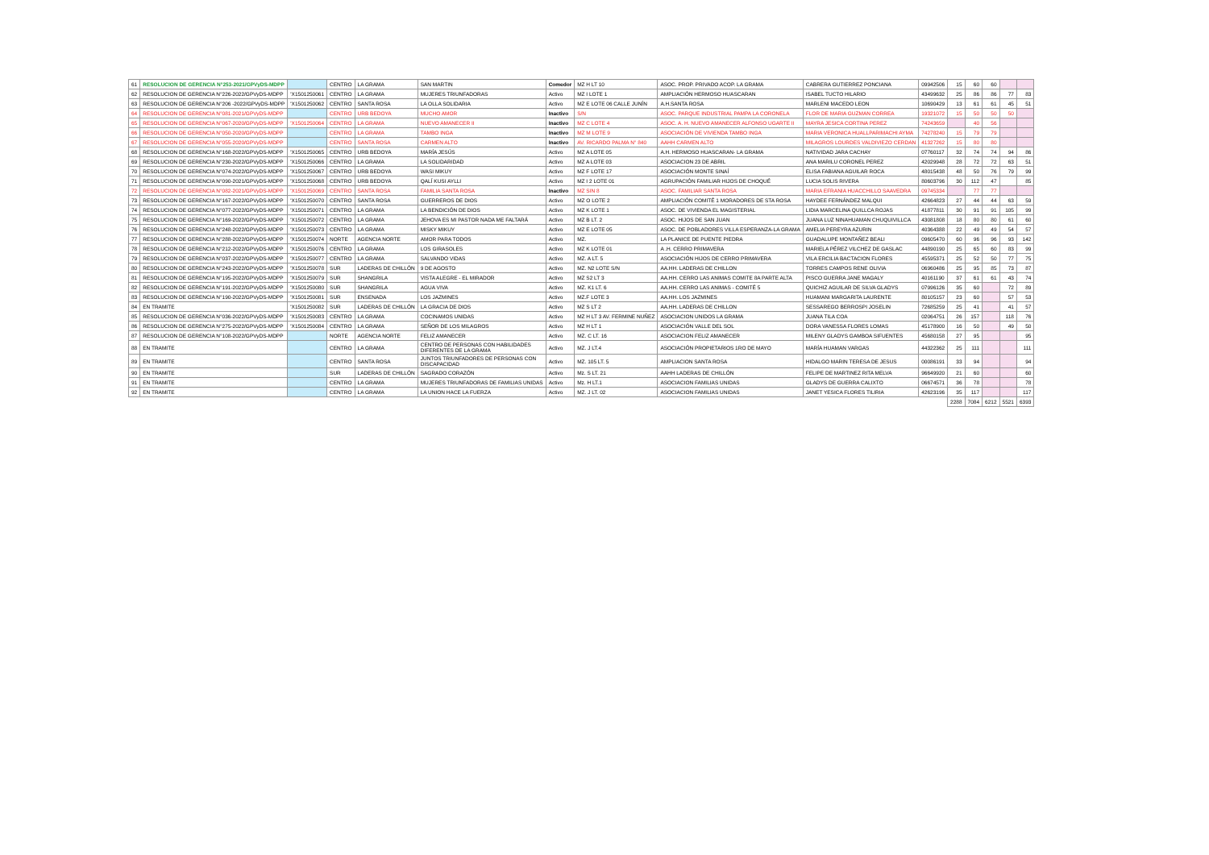| 61 | RESOLUCION DE GERENCIA N°253-2021/GPVyDS-MDPP | | CENTRO | LA GRAMA | SAN MARTIN | Comedor | MZ H LT 10 | ASOC. PROP. PRIVADO ACOP. LA GRAMA | CABRERA GUTIERREZ PONCIANA | 09942506 | 15 | 60 | 60 | | |
| 62 | RESOLUCION DE GERENCIA N°226-2022/GPVyDS-MDPP | 'X1501250061 | CENTRO | LA GRAMA | MUJERES TRIUNFADORAS | Activo | MZ I LOTE 1 | AMPLIACIÓN HERMOSO HUASCARAN | ISABEL TUCTO HILARIO | 43499632 | 25 | 86 | 86 | 77 | 83 |
| 63 | RESOLUCION DE GERENCIA N°206 -2022/GPVyDS-MDPP | 'X1501250062 | CENTRO | SANTA ROSA | LA OLLA SOLIDARIA | Activo | MZ E LOTE 06 CALLE JUNÍN | A.H.SANTA ROSA | MARLENI MACEDO LEON | 10690429 | 13 | 61 | 61 | 45 | 51 |
| 64 | RESOLUCION DE GERENCIA N°081-2021/GPVyDS-MDPP | | CENTRO | URB BEDOYA | MUCHO AMOR | Inactivo | S/N | ASOC. PARQUE INDUSTRIAL PAMPA LA CORONELA | FLOR DE MARIA GUZMAN CORREA | 19321072 | 15 | 50 | 50 | 50 | |
| 65 | RESOLUCION DE GERENCIA N°067-2020/GPVyDS-MDPP | 'X1501250064 | CENTRO | LA GRAMA | NUEVO AMANECER II | Inactivo | MZ C LOTE 4 | ASOC. A. H. NUEVO AMANECER ALFONSO UGARTE II | MAYRA JESICA CORTINA PEREZ | 74243659 | | 40 | 56 | | |
| 66 | RESOLUCION DE GERENCIA N°050-2020/GPVyDS-MDPP | | CENTRO | LA GRAMA | TAMBO INGA | Inactivo | MZ M LOTE 9 | ASOCIACIÓN DE VIVIENDA TAMBO INGA | MARIA VERONICA HUALLPARIMACHI AYMA | 74278240 | 15 | 79 | 79 | | |
| 67 | RESOLUCION DE GERENCIA N°055-2020/GPVyDS-MDPP | | CENTRO | SANTA ROSA | CARMEN ALTO | Inactivo | AV. RICARDO PALMA N° 840 | AAHH CARMEN ALTO | MILAGROS LOURDES VALDIVIEZO CERDAN | 41327262 | 15 | 80 | 80 | | |
| 68 | RESOLUCION DE GERENCIA N°168-2022/GPVyDS-MDPP | 'X1501250065 | CENTRO | URB BEDOYA | MARÍA JESÚS | Activo | MZ A LOTE 05 | A.H. HERMOSO HUASCARAN- LA GRAMA | NATIVIDAD JARA CACHAY | 07760117 | 32 | 74 | 74 | 94 | 86 |
| 69 | RESOLUCION DE GERENCIA N°230-2022/GPVyDS-MDPP | 'X1501250066 | CENTRO | LA GRAMA | LA SOLIDARIDAD | Activo | MZ A LOTE 03 | ASOCIACION 23 DE ABRIL | ANA MARILU CORONEL PEREZ | 42029948 | 28 | 72 | 72 | 63 | 51 |
| 70 | RESOLUCION DE GERENCIA N°074-2022/GPVyDS-MDPP | 'X1501250067 | CENTRO | URB BEDOYA | WASI MIKUY | Activo | MZ F LOTE 17 | ASOCIACIÓN MONTE SINAÍ | ELISA FABIANA AGUILAR ROCA | 48015438 | 48 | 50 | 76 | 79 | 99 |
| 71 | RESOLUCION DE GERENCIA N°090-2021/GPVyDS-MDPP | 'X1501250068 | CENTRO | URB BEDOYA | QALÍ KUSI AYLLI | Activo | MZ I 2 LOTE 01 | AGRUPACIÓN FAMILIAR HIJOS DE CHOQUÉ | LUCIA SOLIS RIVERA | 80603796 | 30 | 112 | 47 | | 85 |
| 72 | RESOLUCION DE GERENCIA N°082-2021/GPVyDS-MDPP | 'X1501250069 | CENTRO | SANTA ROSA | FAMILIA SANTA ROSA | Inactivo | MZ SIN 8 | ASOC. FAMILIAR SANTA ROSA | MARIA EFRANIA HUACCHILLO SAAVEDRA | 09745334 | | 77 | 77 | | |
| 73 | RESOLUCION DE GERENCIA N°167-2022/GPVyDS-MDPP | 'X1501250070 | CENTRO | SANTA ROSA | GUERREROS DE DIOS | Activo | MZ O LOTE 2 | AMPLIACIÓN COMITÉ 1 MORADORES DE STA ROSA | HAYDEE FERNÁNDEZ MALQUI | 42664823 | 27 | 44 | 44 | 63 | 59 |
| 74 | RESOLUCION DE GERENCIA N°077-2022/GPVyDS-MDPP | 'X1501250071 | CENTRO | LA GRAMA | LA BENDICIÓN DE DIOS | Activo | MZ K LOTE 1 | ASOC. DE VIVIENDA EL MAGISTERIAL | LIDIA MARCELINA QUILLCA ROJAS | 41877811 | 30 | 91 | 91 | 105 | 99 |
| 75 | RESOLUCION DE GERENCIA N°169-2022/GPVyDS-MDPP | 'X1501250072 | CENTRO | LA GRAMA | JEHOVA ES MI PASTOR NADA ME FALTARÁ | Activo | MZ B LT. 2 | ASOC. HIJOS DE SAN JUAN | JUANA LUZ NINAHUAMAN CHUQUIVILLCA | 43081808 | 18 | 80 | 80 | 61 | 60 |
| 76 | RESOLUCION DE GERENCIA N°248-2022/GPVyDS-MDPP | 'X1501250073 | CENTRO | LA GRAMA | MISKY MIKUY | Activo | MZ E LOTE 05 | ASOC. DE POBLADORES VILLA ESPERANZA-LA GRAMA | AMELIA PEREYRA AZURIN | 40364388 | 22 | 49 | 49 | 54 | 57 |
| 77 | RESOLUCION DE GERENCIA N°288-2022/GPVyDS-MDPP | 'X1501250074 | NORTE | AGENCIA NORTE | AMOR PARA TODOS | Activo | MZ. | LA PLANICE DE PUENTE PIEDRA | GUADALUPE MONTAÑEZ BEALI | 09605470 | 60 | 96 | 96 | 93 | 142 |
| 78 | RESOLUCION DE GERENCIA N°212-2022/GPVyDS-MDPP | 'X1501250076 | CENTRO | LA GRAMA | LOS GIRASOLES | Activo | MZ K LOTE 01 | A .H. CERRO PRIMAVERA | MARIELA PÉREZ VILCHEZ DE GASLAC | 44890190 | 25 | 65 | 60 | 83 | 99 |
| 79 | RESOLUCION DE GERENCIA N°037-2022/GPVyDS-MDPP | 'X1501250077 | CENTRO | LA GRAMA | SALVANDO VIDAS | Activo | MZ. A LT. 5 | ASOCIACIÓN HIJOS DE CERRO PRIMAVERA | VILA ERCILIA BACTACION FLORES | 45595371 | 25 | 52 | 50 | 77 | 75 |
| 80 | RESOLUCION DE GERENCIA N°243-2022/GPVyDS-MDPP | 'X1501250078 | SUR | LADERAS DE CHILLÓN | 9 DE AGOSTO | Activo | MZ. N2 LOTE S/N | AA.HH. LADERAS DE CHILLON | TORRES CAMPOS RENE OLIVIA | 06960486 | 25 | 95 | 85 | 73 | 87 |
| 81 | RESOLUCION DE GERENCIA N°195-2022/GPVyDS-MDPP | 'X1501250079 | SUR | SHANGRILA | VISTA ALEGRE - EL MIRADOR | Activo | MZ S2 LT 3 | AA.HH. CERRO LAS ANIMAS COMITE 8A PARTE ALTA | PISCO GUERRA JANE MAGALY | 40161190 | 37 | 61 | 61 | 43 | 74 |
| 82 | RESOLUCION DE GERENCIA N°191-2022/GPVyDS-MDPP | 'X1501250080 | SUR | SHANGRILA | AGUA VIVA | Activo | MZ. K1 LT. 6 | AA.HH. CERRO LAS ANIMAS - COMITÉ 5 | QUICHIZ AGUILAR DE SILVA GLADYS | 07996126 | 35 | 60 | | 72 | 89 |
| 83 | RESOLUCION DE GERENCIA N°190-2022/GPVyDS-MDPP | 'X1501250081 | SUR | ENSENADA | LOS JAZMINES | Activo | MZ.F LOTE 3 | AA.HH. LOS JAZMINES | HUAMANI MARGARITA LAURENTE | 80105157 | 23 | 60 | | 57 | 53 |
| 84 | EN TRAMITE | 'X1501250082 | SUR | LADERAS DE CHILLÓN | LA GRACIA DE DIOS | Activo | MZ S LT 2 | AA.HH. LADERAS DE CHILLON | SESSAREGO BERROSPI JOSELIN | 72685259 | 25 | 41 | | 41 | 57 |
| 85 | RESOLUCION DE GERENCIA N°036-2022/GPVyDS-MDPP | 'X1501250083 | CENTRO | LA GRAMA | COCINAMOS UNIDAS | Activo | MZ H LT 3 AV. FERMINE NUÑEZ | ASOCIACION UNIDOS LA GRAMA | JUANA TILA COA | 02064751 | 26 | 157 | | 118 | 76 |
| 86 | RESOLUCION DE GERENCIA N°275-2022/GPVyDS-MDPP | 'X1501250084 | CENTRO | LA GRAMA | SEÑOR DE LOS MILAGROS | Activo | MZ H LT 1 | ASOCIACIÓN VALLE DEL SOL | DORA VANESSA FLORES LOMAS | 45178900 | 16 | 50 | | 49 | 50 |
| 87 | RESOLUCION DE GERENCIA N°108-2022/GPVyDS-MDPP | | NORTE | AGENCIA NORTE | FELIZ AMANECER | Activo | MZ. C LT. 16 | ASOCIACION FELIZ AMANECER | MILENY GLADYS GAMBOA SIFUENTES | 45680158 | 27 | 95 | | | 95 |
| 88 | EN TRAMITE | | CENTRO | LA GRAMA | CENTRO DE PERSONAS CON HABILIDADES DIFERENTES DE LA GRAMA | Activo | MZ. J LT.4 | ASOCIACIÓN PROPIETARIOS 1RO DE MAYO | MARÍA HUAMAN VARGAS | 44322362 | 25 | 111 | | | 111 |
| 89 | EN TRAMITE | | CENTRO | SANTA ROSA | JUNTOS TRIUNFADORES DE PERSONAS CON DISCAPACIDAD | Activo | MZ. 105 LT. 5 | AMPLIACION SANTA ROSA | HIDALGO MARIN TERESA DE JESUS | 00086191 | 33 | 94 | | | 94 |
| 90 | EN TRAMITE | | SUR | LADERAS DE CHILLÓN | SAGRADO CORAZÓN | Activo | Mz. S LT. 21 | AAHH LADERAS DE CHILLÓN | FELIPE DE MARTINEZ RITA MELVA | 96649920 | 21 | 60 | | | 60 |
| 91 | EN TRAMITE | | CENTRO | LA GRAMA | MUJERES TRIUNFADORAS DE FAMILIAS UNIDAS | Activo | Mz. H LT.1 | ASOCIACION FAMILIAS UNIDAS | GLADYS DE GUERRA CALIXTO | 06674571 | 36 | 78 | | | 78 |
| 92 | EN TRAMITE | | CENTRO | LA GRAMA | LA UNION HACE LA FUERZA | Activo | MZ. J LT. 02 | ASOCIACION FAMILIAS UNIDAS | JANET YESICA FLORES TILIRIA | 42623196 | 35 | 117 | | | 117 |
| | | | | | | | | | | | 2288 | 7084 | 6212 | 5521 | 6393 |